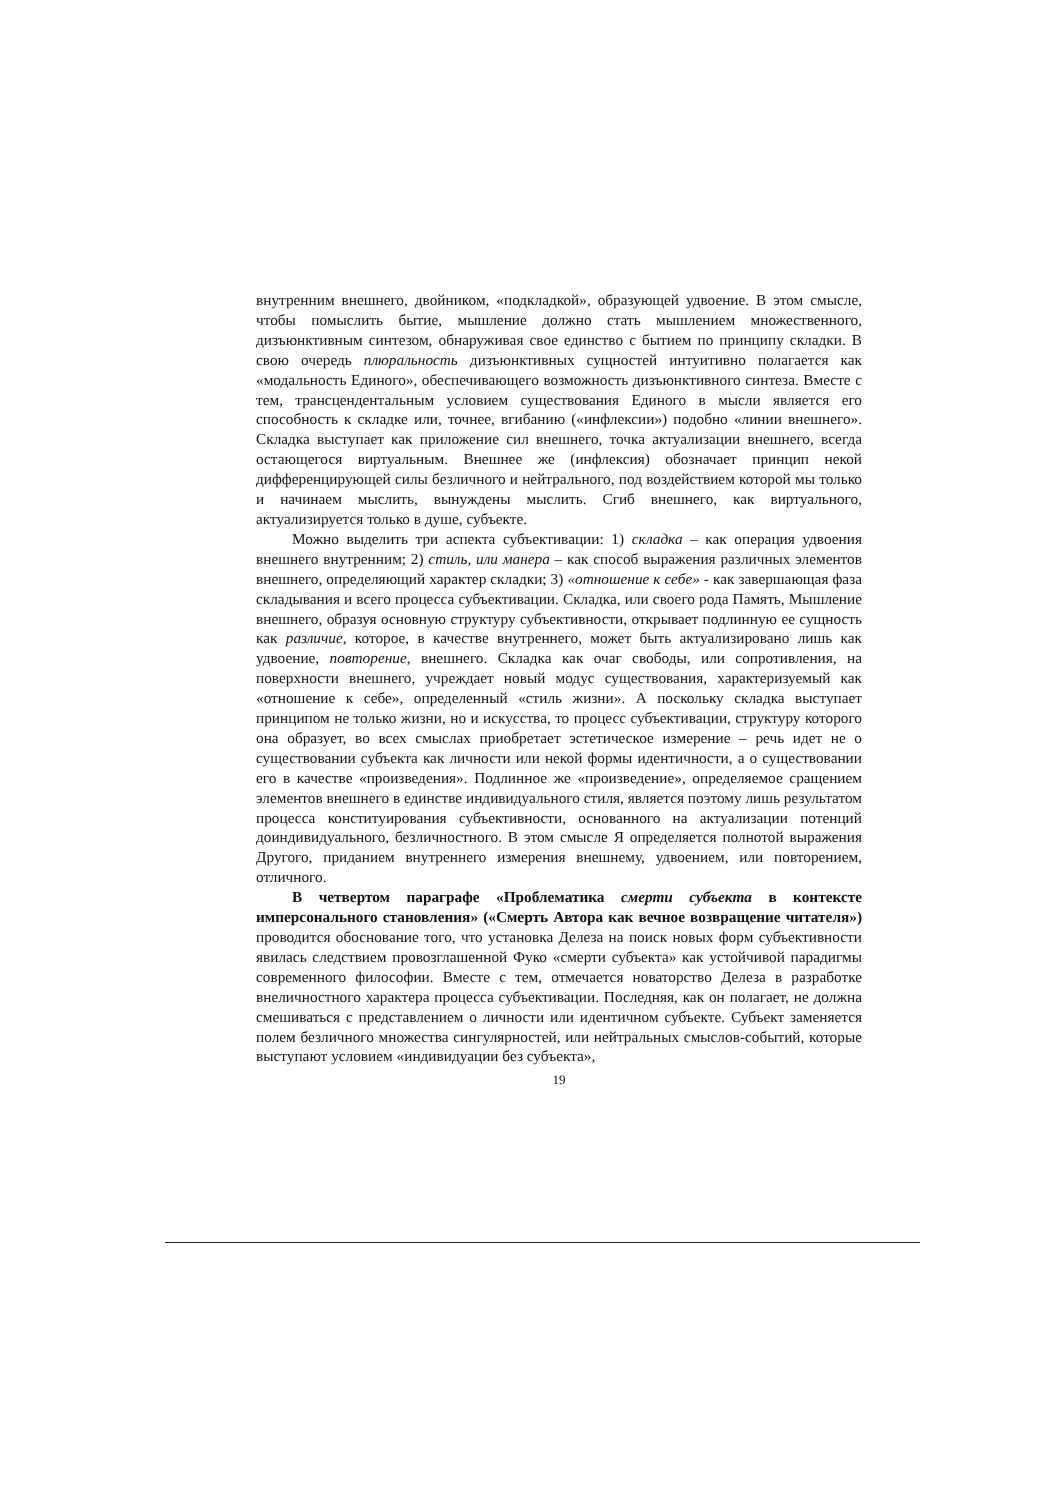внутренним внешнего, двойником, «подкладкой», образующей удвоение. В этом смысле, чтобы помыслить бытие, мышление должно стать мышлением множественного, дизъюнктивным синтезом, обнаруживая свое единство с бытием по принципу складки. В свою очередь плюральность дизъюнктивных сущностей интуитивно полагается как «модальность Единого», обеспечивающего возможность дизъюнктивного синтеза. Вместе с тем, трансцендентальным условием существования Единого в мысли является его способность к складке или, точнее, вгибанию («инфлексии») подобно «линии внешнего». Складка выступает как приложение сил внешнего, точка актуализации внешнего, всегда остающегося виртуальным. Внешнее же (инфлексия) обозначает принцип некой дифференцирующей силы безличного и нейтрального, под воздействием которой мы только и начинаем мыслить, вынуждены мыслить. Сгиб внешнего, как виртуального, актуализируется только в душе, субъекте.
Можно выделить три аспекта субъективации: 1) складка – как операция удвоения внешнего внутренним; 2) стиль, или манера – как способ выражения различных элементов внешнего, определяющий характер складки; 3) «отношение к себе» - как завершающая фаза складывания и всего процесса субъективации. Складка, или своего рода Память, Мышление внешнего, образуя основную структуру субъективности, открывает подлинную ее сущность как различие, которое, в качестве внутреннего, может быть актуализировано лишь как удвоение, повторение, внешнего. Складка как очаг свободы, или сопротивления, на поверхности внешнего, учреждает новый модус существования, характеризуемый как «отношение к себе», определенный «стиль жизни». А поскольку складка выступает принципом не только жизни, но и искусства, то процесс субъективации, структуру которого она образует, во всех смыслах приобретает эстетическое измерение – речь идет не о существовании субъекта как личности или некой формы идентичности, а о существовании его в качестве «произведения». Подлинное же «произведение», определяемое сращением элементов внешнего в единстве индивидуального стиля, является поэтому лишь результатом процесса конституирования субъективности, основанного на актуализации потенций доиндивидуального, безличностного. В этом смысле Я определяется полнотой выражения Другого, приданием внутреннего измерения внешнему, удвоением, или повторением, отличного.
В четвертом параграфе «Проблематика смерти субъекта в контексте имперсонального становления» («Смерть Автора как вечное возвращение читателя») проводится обоснование того, что установка Делеза на поиск новых форм субъективности явилась следствием провозглашенной Фуко «смерти субъекта» как устойчивой парадигмы современного философии. Вместе с тем, отмечается новаторство Делеза в разработке внеличностного характера процесса субъективации. Последняя, как он полагает, не должна смешиваться с представлением о личности или идентичном субъекте. Субъект заменяется полем безличного множества сингулярностей, или нейтральных смыслов-событий, которые выступают условием «индивидуации без субъекта»,
19